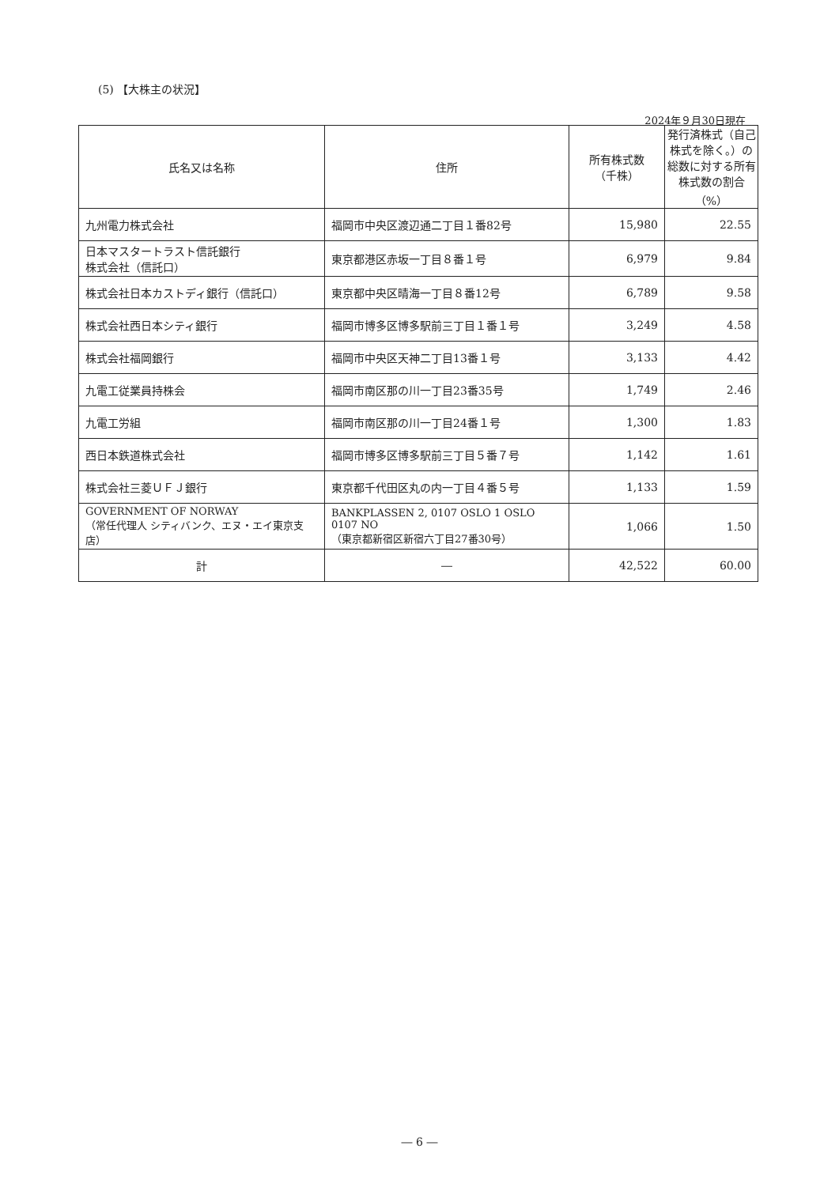(5) 【大株主の状況】
2024年９月30日現在
| 氏名又は名称 | 住所 | 所有株式数 （千株） | 発行済株式（自己株式を除く。）の総数に対する所有株式数の割合 （%） |
| --- | --- | --- | --- |
| 九州電力株式会社 | 福岡市中央区渡辺通二丁目１番82号 | 15,980 | 22.55 |
| 日本マスタートラスト信託銀行 株式会社（信託口） | 東京都港区赤坂一丁目８番１号 | 6,979 | 9.84 |
| 株式会社日本カストディ銀行（信託口） | 東京都中央区晴海一丁目８番12号 | 6,789 | 9.58 |
| 株式会社西日本シティ銀行 | 福岡市博多区博多駅前三丁目１番１号 | 3,249 | 4.58 |
| 株式会社福岡銀行 | 福岡市中央区天神二丁目13番１号 | 3,133 | 4.42 |
| 九電工従業員持株会 | 福岡市南区那の川一丁目23番35号 | 1,749 | 2.46 |
| 九電工労組 | 福岡市南区那の川一丁目24番１号 | 1,300 | 1.83 |
| 西日本鉄道株式会社 | 福岡市博多区博多駅前三丁目５番７号 | 1,142 | 1.61 |
| 株式会社三菱ＵＦＪ銀行 | 東京都千代田区丸の内一丁目４番５号 | 1,133 | 1.59 |
| GOVERNMENT OF NORWAY （常任代理人 シティバンク、エヌ・エイ東京支店） | BANKPLASSEN 2, 0107 OSLO 1 OSLO 0107 NO （東京都新宿区新宿六丁目27番30号） | 1,066 | 1.50 |
| 計 | ― | 42,522 | 60.00 |
― 6 ―